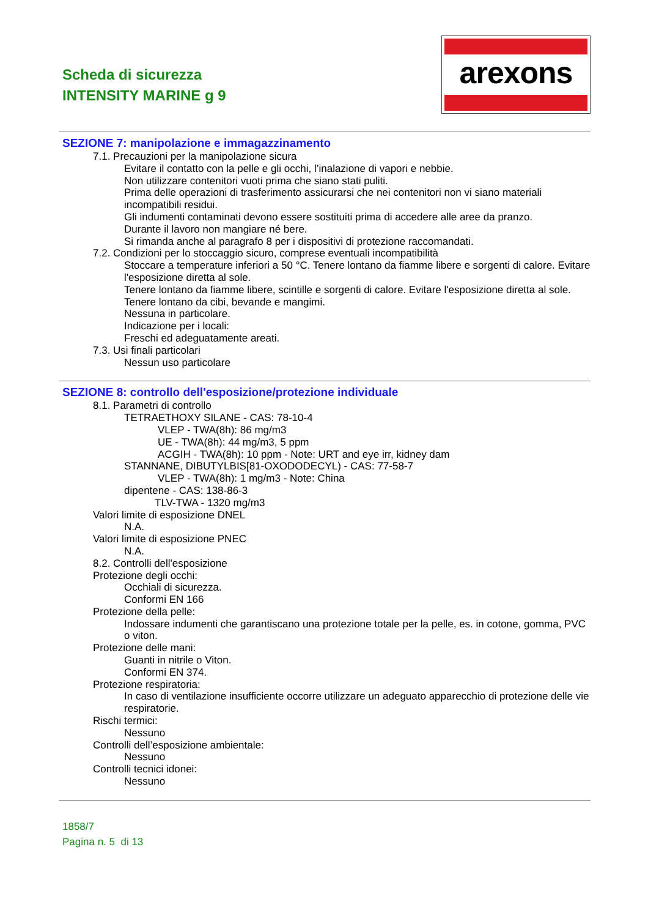Scheda di sicurezza
INTENSITY MARINE g 9
arexons
SEZIONE 7: manipolazione e immagazzinamento
7.1. Precauzioni per la manipolazione sicura
Evitare il contatto con la pelle e gli occhi, l’inalazione di vapori e nebbie.
Non utilizzare contenitori vuoti prima che siano stati puliti.
Prima delle operazioni di trasferimento assicurarsi che nei contenitori non vi siano materiali incompatibili residui.
Gli indumenti contaminati devono essere sostituiti prima di accedere alle aree da pranzo.
Durante il lavoro non mangiare né bere.
Si rimanda anche al paragrafo 8 per i dispositivi di protezione raccomandati.
7.2. Condizioni per lo stoccaggio sicuro, comprese eventuali incompatibilità
Stoccare a temperature inferiori a 50 °C. Tenere lontano da fiamme libere e sorgenti di calore. Evitare l'esposizione diretta al sole.
Tenere lontano da fiamme libere, scintille e sorgenti di calore. Evitare l'esposizione diretta al sole.
Tenere lontano da cibi, bevande e mangimi.
Nessuna in particolare.
Indicazione per i locali:
Freschi ed adeguatamente areati.
7.3. Usi finali particolari
Nessun uso particolare
SEZIONE 8: controllo dell'esposizione/protezione individuale
8.1. Parametri di controllo
TETRAETHOXY SILANE - CAS: 78-10-4
VLEP - TWA(8h): 86 mg/m3
UE - TWA(8h): 44 mg/m3, 5 ppm
ACGIH - TWA(8h): 10 ppm - Note: URT and eye irr, kidney dam
STANNANE, DIBUTYLBIS[81-OXODODECYL) - CAS: 77-58-7
VLEP - TWA(8h): 1 mg/m3 - Note: China
dipentene - CAS: 138-86-3
TLV-TWA - 1320 mg/m3
Valori limite di esposizione DNEL
N.A.
Valori limite di esposizione PNEC
N.A.
8.2. Controlli dell'esposizione
Protezione degli occhi:
Occhiali di sicurezza.
Conformi EN 166
Protezione della pelle:
Indossare indumenti che garantiscano una protezione totale per la pelle, es. in cotone, gomma, PVC o viton.
Protezione delle mani:
Guanti in nitrile o Viton.
Conformi EN 374.
Protezione respiratoria:
In caso di ventilazione insufficiente occorre utilizzare un adeguato apparecchio di protezione delle vie respiratorie.
Rischi termici:
Nessuno
Controlli dell’esposizione ambientale:
Nessuno
Controlli tecnici idonei:
Nessuno
1858/7
Pagina n. 5 di 13